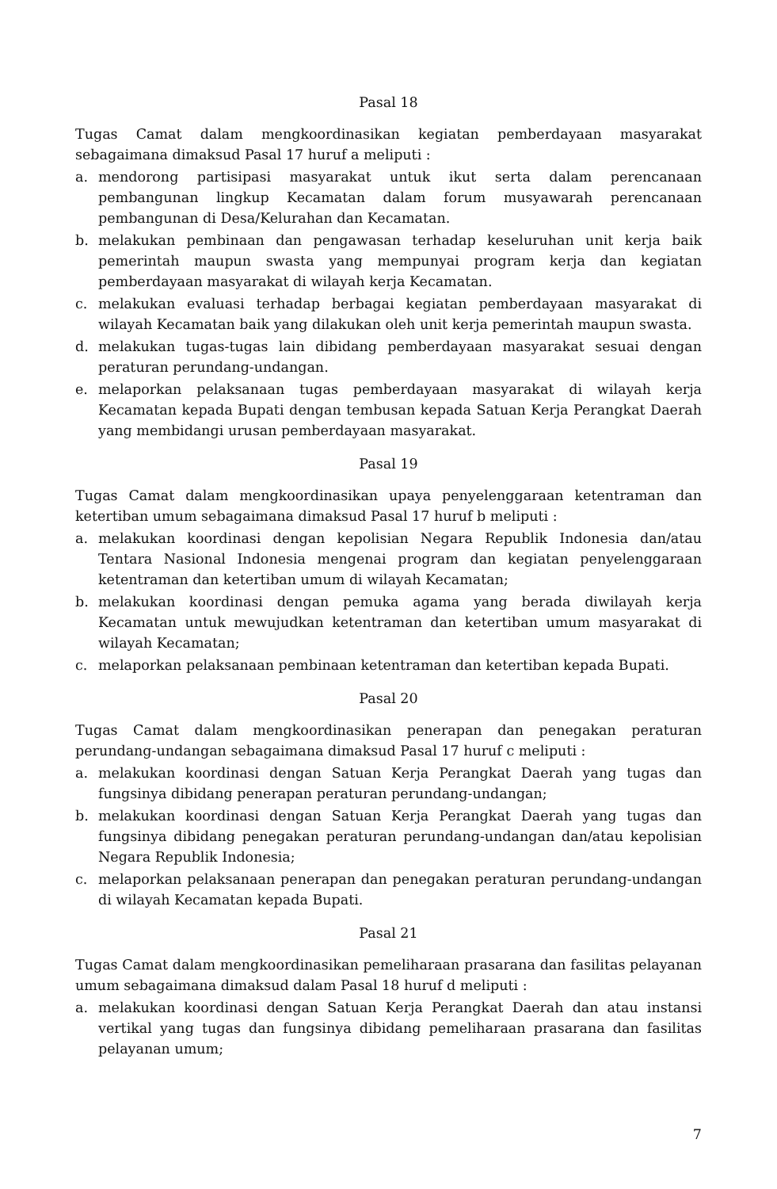Pasal 18
Tugas Camat dalam mengkoordinasikan kegiatan pemberdayaan masyarakat sebagaimana dimaksud Pasal 17 huruf a meliputi :
a. mendorong partisipasi masyarakat untuk ikut serta dalam perencanaan pembangunan lingkup Kecamatan dalam forum musyawarah perencanaan pembangunan di Desa/Kelurahan dan Kecamatan.
b. melakukan pembinaan dan pengawasan terhadap keseluruhan unit kerja baik pemerintah maupun swasta yang mempunyai program kerja dan kegiatan pemberdayaan masyarakat di wilayah kerja Kecamatan.
c. melakukan evaluasi terhadap berbagai kegiatan pemberdayaan masyarakat di wilayah Kecamatan baik yang dilakukan oleh unit kerja pemerintah maupun swasta.
d. melakukan tugas-tugas lain dibidang pemberdayaan masyarakat sesuai dengan peraturan perundang-undangan.
e. melaporkan pelaksanaan tugas pemberdayaan masyarakat di wilayah kerja Kecamatan kepada Bupati dengan tembusan kepada Satuan Kerja Perangkat Daerah yang membidangi urusan pemberdayaan masyarakat.
Pasal 19
Tugas Camat dalam mengkoordinasikan upaya penyelenggaraan ketentraman dan ketertiban umum sebagaimana dimaksud Pasal 17 huruf b meliputi :
a. melakukan koordinasi dengan kepolisian Negara Republik Indonesia dan/atau Tentara Nasional Indonesia mengenai program dan kegiatan penyelenggaraan ketentraman dan ketertiban umum di wilayah Kecamatan;
b. melakukan koordinasi dengan pemuka agama yang berada diwilayah kerja Kecamatan untuk mewujudkan ketentraman dan ketertiban umum masyarakat di wilayah Kecamatan;
c. melaporkan pelaksanaan pembinaan ketentraman dan ketertiban kepada Bupati.
Pasal 20
Tugas Camat dalam mengkoordinasikan penerapan dan penegakan peraturan perundang-undangan sebagaimana dimaksud Pasal 17 huruf c meliputi :
a. melakukan koordinasi dengan Satuan Kerja Perangkat Daerah yang tugas dan fungsinya dibidang penerapan peraturan perundang-undangan;
b. melakukan koordinasi dengan Satuan Kerja Perangkat Daerah yang tugas dan fungsinya dibidang penegakan peraturan perundang-undangan dan/atau kepolisian Negara Republik Indonesia;
c. melaporkan pelaksanaan penerapan dan penegakan peraturan perundang-undangan di wilayah Kecamatan kepada Bupati.
Pasal 21
Tugas Camat dalam mengkoordinasikan pemeliharaan prasarana dan fasilitas pelayanan umum sebagaimana dimaksud dalam Pasal 18 huruf d meliputi :
a. melakukan koordinasi dengan Satuan Kerja Perangkat Daerah dan atau instansi vertikal yang tugas dan fungsinya dibidang pemeliharaan prasarana dan fasilitas pelayanan umum;
7